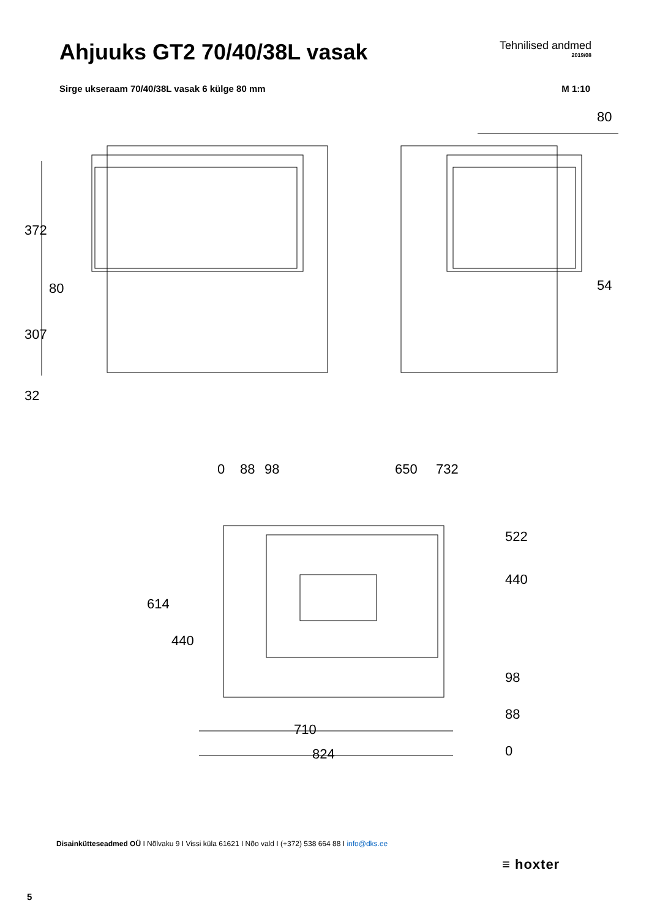Ahjuuks GT2 70/40/38L vasak
Tehnilised andmed
2019/08
Sirge ukseraam 70/40/38L vasak 6 külge 80 mm M 1:10
372
307
32
80
80
54
0
88
98
650
732
522
440
98
88
0
614
440
710
824
Disainkütteseadmed OÜ I Nõlvaku 9 I Vissi küla 61621 I Nõo vald I (+372) 538 664 88 I info@dks.ee
≡ hoxter
5